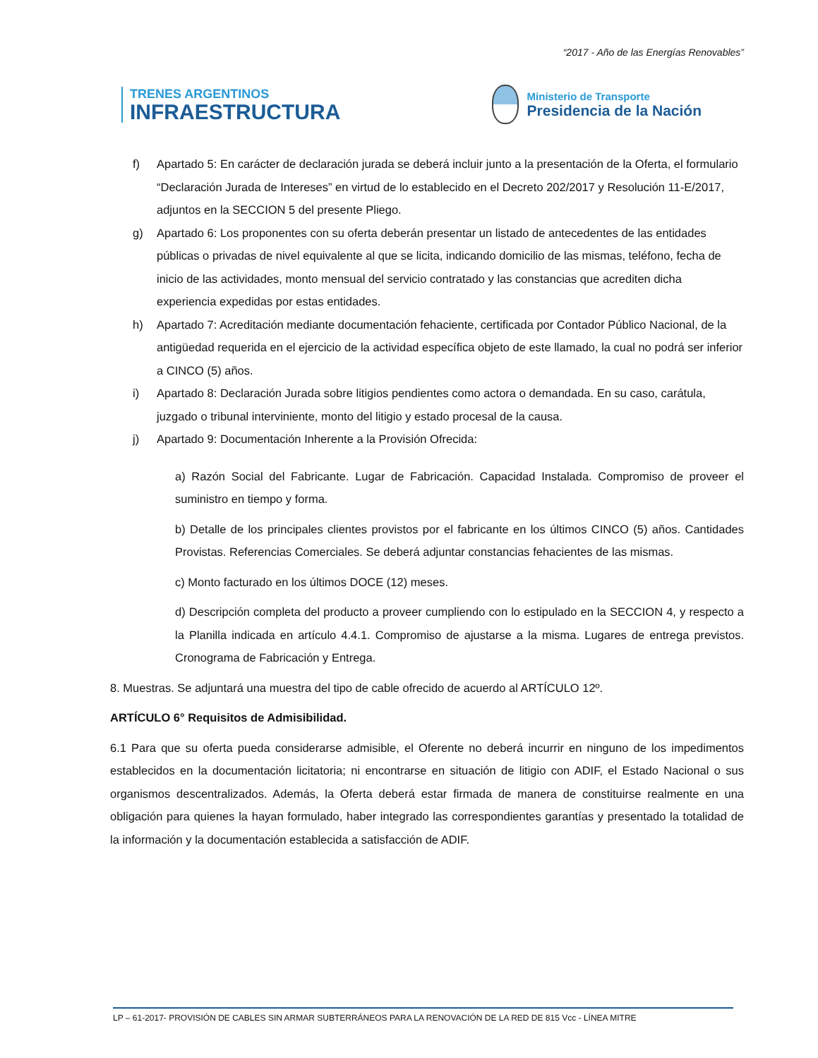“2017 - Año de las Energías Renovables”
TRENES ARGENTINOS
INFRAESTRUCTURA
Ministerio de Transporte
Presidencia de la Nación
f) Apartado 5: En carácter de declaración jurada se deberá incluir junto a la presentación de la Oferta, el formulario “Declaración Jurada de Intereses” en virtud de lo establecido en el Decreto 202/2017 y Resolución 11-E/2017, adjuntos en la SECCION 5 del presente Pliego.
g) Apartado 6: Los proponentes con su oferta deberán presentar un listado de antecedentes de las entidades públicas o privadas de nivel equivalente al que se licita, indicando domicilio de las mismas, teléfono, fecha de inicio de las actividades, monto mensual del servicio contratado y las constancias que acrediten dicha experiencia expedidas por estas entidades.
h) Apartado 7: Acreditación mediante documentación fehaciente, certificada por Contador Público Nacional, de la antigüedad requerida en el ejercicio de la actividad específica objeto de este llamado, la cual no podrá ser inferior a CINCO (5) años.
i) Apartado 8: Declaración Jurada sobre litigios pendientes como actora o demandada. En su caso, carátula, juzgado o tribunal interviniente, monto del litigio y estado procesal de la causa.
j) Apartado 9: Documentación Inherente a la Provisión Ofrecida:
a) Razón Social del Fabricante. Lugar de Fabricación. Capacidad Instalada. Compromiso de proveer el suministro en tiempo y forma.
b) Detalle de los principales clientes provistos por el fabricante en los últimos CINCO (5) años. Cantidades Provistas. Referencias Comerciales. Se deberá adjuntar constancias fehacientes de las mismas.
c) Monto facturado en los últimos DOCE (12) meses.
d) Descripción completa del producto a proveer cumpliendo con lo estipulado en la SECCION 4, y respecto a la Planilla indicada en artículo 4.4.1. Compromiso de ajustarse a la misma. Lugares de entrega previstos. Cronograma de Fabricación y Entrega.
8. Muestras. Se adjuntará una muestra del tipo de cable ofrecido de acuerdo al ARTÍCULO 12º.
ARTÍCULO 6° Requisitos de Admisibilidad.
6.1 Para que su oferta pueda considerarse admisible, el Oferente no deberá incurrir en ninguno de los impedimentos establecidos en la documentación licitatoria; ni encontrarse en situación de litigio con ADIF, el Estado Nacional o sus organismos descentralizados. Además, la Oferta deberá estar firmada de manera de constituirse realmente en una obligación para quienes la hayan formulado, haber integrado las correspondientes garantías y presentado la totalidad de la información y la documentación establecida a satisfacción de ADIF.
LP – 61-2017- PROVISIÓN DE CABLES SIN ARMAR SUBTERRÁNEOS PARA LA RENOVACIÓN DE LA RED DE 815 Vcc - LÍNEA MITRE